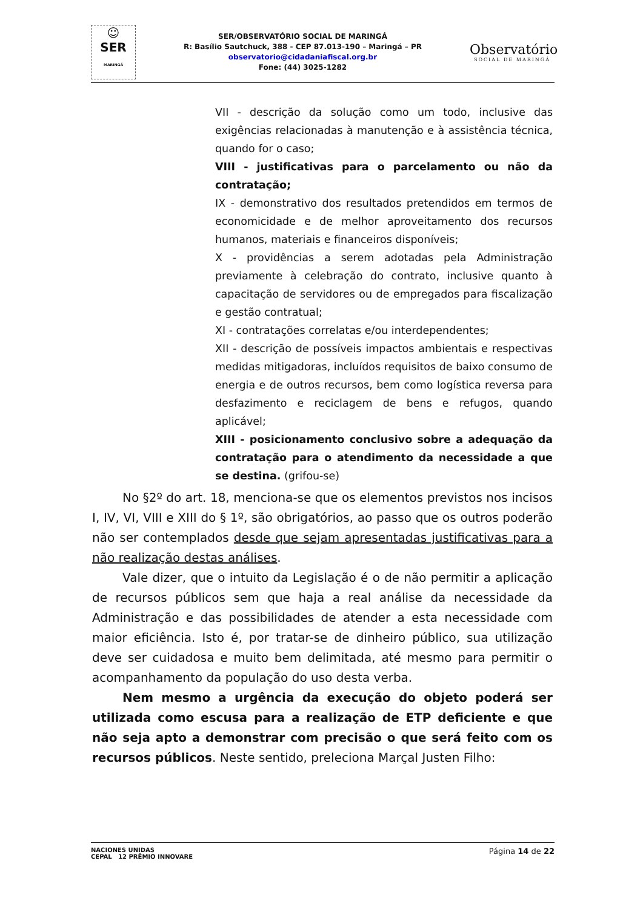☺
SER
MARINGÁ
SER/OBSERVATÓRIO SOCIAL DE MARINGÁ
R: Basílio Sautchuck, 388 - CEP 87.013-190 – Maringá – PR
observatorio@cidadaniafiscal.org.br
Fone: (44) 3025-1282
Observatório
SOCIAL DE MARINGÁ
VII - descrição da solução como um todo, inclusive das exigências relacionadas à manutenção e à assistência técnica, quando for o caso;
VIII - justificativas para o parcelamento ou não da contratação;
IX - demonstrativo dos resultados pretendidos em termos de economicidade e de melhor aproveitamento dos recursos humanos, materiais e financeiros disponíveis;
X - providências a serem adotadas pela Administração previamente à celebração do contrato, inclusive quanto à capacitação de servidores ou de empregados para fiscalização e gestão contratual;
XI - contratações correlatas e/ou interdependentes;
XII - descrição de possíveis impactos ambientais e respectivas medidas mitigadoras, incluídos requisitos de baixo consumo de energia e de outros recursos, bem como logística reversa para desfazimento e reciclagem de bens e refugos, quando aplicável;
XIII - posicionamento conclusivo sobre a adequação da contratação para o atendimento da necessidade a que se destina. (grifou-se)
No §2º do art. 18, menciona-se que os elementos previstos nos incisos I, IV, VI, VIII e XIII do § 1º, são obrigatórios, ao passo que os outros poderão não ser contemplados desde que sejam apresentadas justificativas para a não realização destas análises.
Vale dizer, que o intuito da Legislação é o de não permitir a aplicação de recursos públicos sem que haja a real análise da necessidade da Administração e das possibilidades de atender a esta necessidade com maior eficiência. Isto é, por tratar-se de dinheiro público, sua utilização deve ser cuidadosa e muito bem delimitada, até mesmo para permitir o acompanhamento da população do uso desta verba.
Nem mesmo a urgência da execução do objeto poderá ser utilizada como escusa para a realização de ETP deficiente e que não seja apto a demonstrar com precisão o que será feito com os recursos públicos. Neste sentido, preleciona Marçal Justen Filho:
NACIONES UNIDAS
CEPAL 12 PRÊMIO INNOVARE
Página 14 de 22